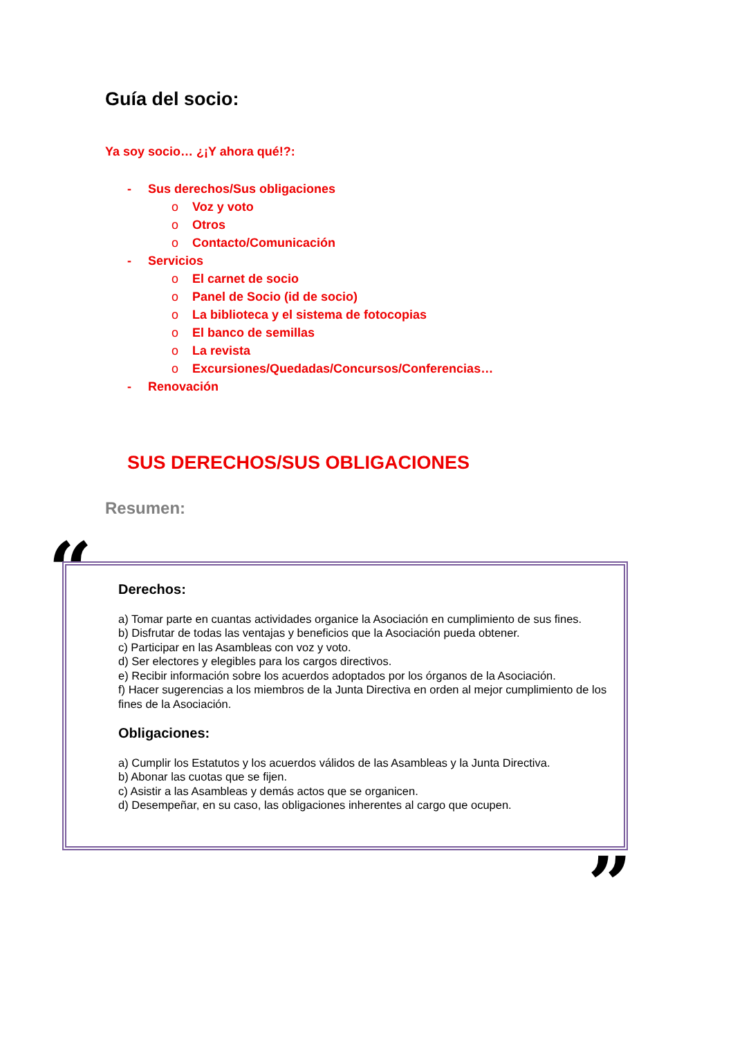Guía del socio:
Ya soy socio… ¿¡Y ahora qué!?:
- Sus derechos/Sus obligaciones
o Voz y voto
o Otros
o Contacto/Comunicación
- Servicios
o El carnet de socio
o Panel de Socio (id de socio)
o La biblioteca y el sistema de fotocopias
o El banco de semillas
o La revista
o Excursiones/Quedadas/Concursos/Conferencias…
- Renovación
SUS DERECHOS/SUS OBLIGACIONES
Resumen:
“
Derechos:
a) Tomar parte en cuantas actividades organice la Asociación en cumplimiento de sus fines.
b) Disfrutar de todas las ventajas y beneficios que la Asociación pueda obtener.
c) Participar en las Asambleas con voz y voto.
d) Ser electores y elegibles para los cargos directivos.
e) Recibir información sobre los acuerdos adoptados por los órganos de la Asociación.
f) Hacer sugerencias a los miembros de la Junta Directiva en orden al mejor cumplimiento de los fines de la Asociación.
Obligaciones:
a) Cumplir los Estatutos y los acuerdos válidos de las Asambleas y la Junta Directiva.
b) Abonar las cuotas que se fijen.
c) Asistir a las Asambleas y demás actos que se organicen.
d) Desempeñar, en su caso, las obligaciones inherentes al cargo que ocupen.
”